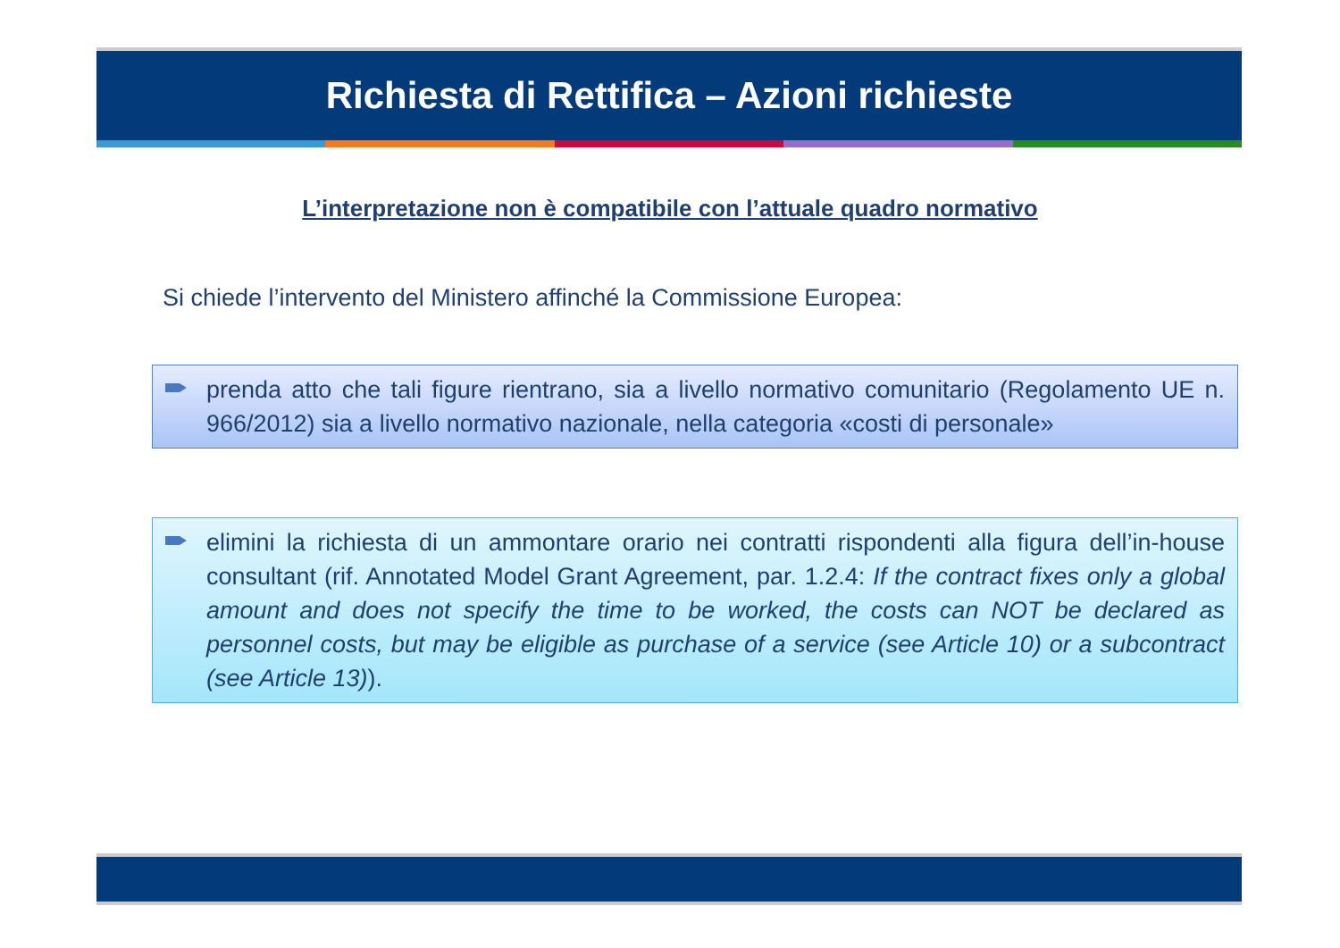Richiesta di Rettifica – Azioni richieste
L’interpretazione non è compatibile con l’attuale quadro normativo
Si chiede l’intervento del Ministero affinché la Commissione Europea:
prenda atto che tali figure rientrano, sia a livello normativo comunitario (Regolamento UE n. 966/2012) sia a livello normativo nazionale, nella categoria «costi di personale»
elimini la richiesta di un ammontare orario nei contratti rispondenti alla figura dell’in-house consultant (rif. Annotated Model Grant Agreement, par. 1.2.4: If the contract fixes only a global amount and does not specify the time to be worked, the costs can NOT be declared as personnel costs, but may be eligible as purchase of a service (see Article 10) or a subcontract (see Article 13)).